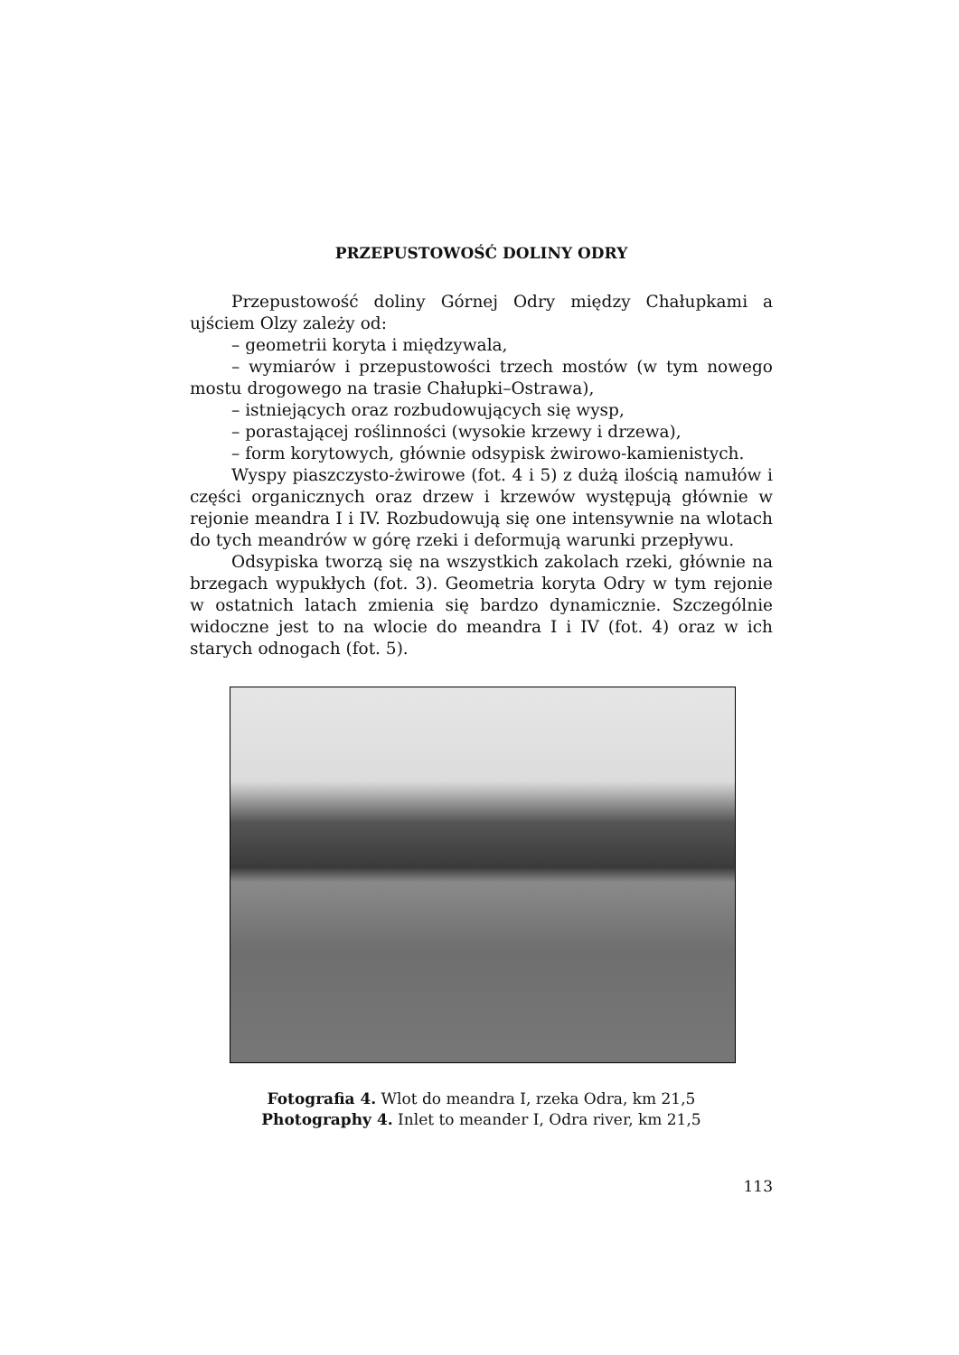PRZEPUSTOWOŚĆ DOLINY ODRY
Przepustowość doliny Górnej Odry między Chałupkami a ujściem Olzy zależy od:
– geometrii koryta i międzywala,
– wymiarów i przepustowości trzech mostów (w tym nowego mostu drogowego na trasie Chałupki–Ostrawa),
– istniejących oraz rozbudowujących się wysp,
– porastającej roślinności (wysokie krzewy i drzewa),
– form korytowych, głównie odsypisk żwirowo-kamienistych.
Wyspy piaszczysto-żwirowe (fot. 4 i 5) z dużą ilością namułów i części organicznych oraz drzew i krzewów występują głównie w rejonie meandra I i IV. Rozbudowują się one intensywnie na wlotach do tych meandrów w górę rzeki i deformują warunki przepływu.
Odsypiska tworzą się na wszystkich zakolach rzeki, głównie na brzegach wypukłych (fot. 3). Geometria koryta Odry w tym rejonie w ostatnich latach zmienia się bardzo dynamicznie. Szczególnie widoczne jest to na wlocie do meandra I i IV (fot. 4) oraz w ich starych odnogach (fot. 5).
Fotografia 4. Wlot do meandra I, rzeka Odra, km 21,5
Photography 4. Inlet to meander I, Odra river, km 21,5
113